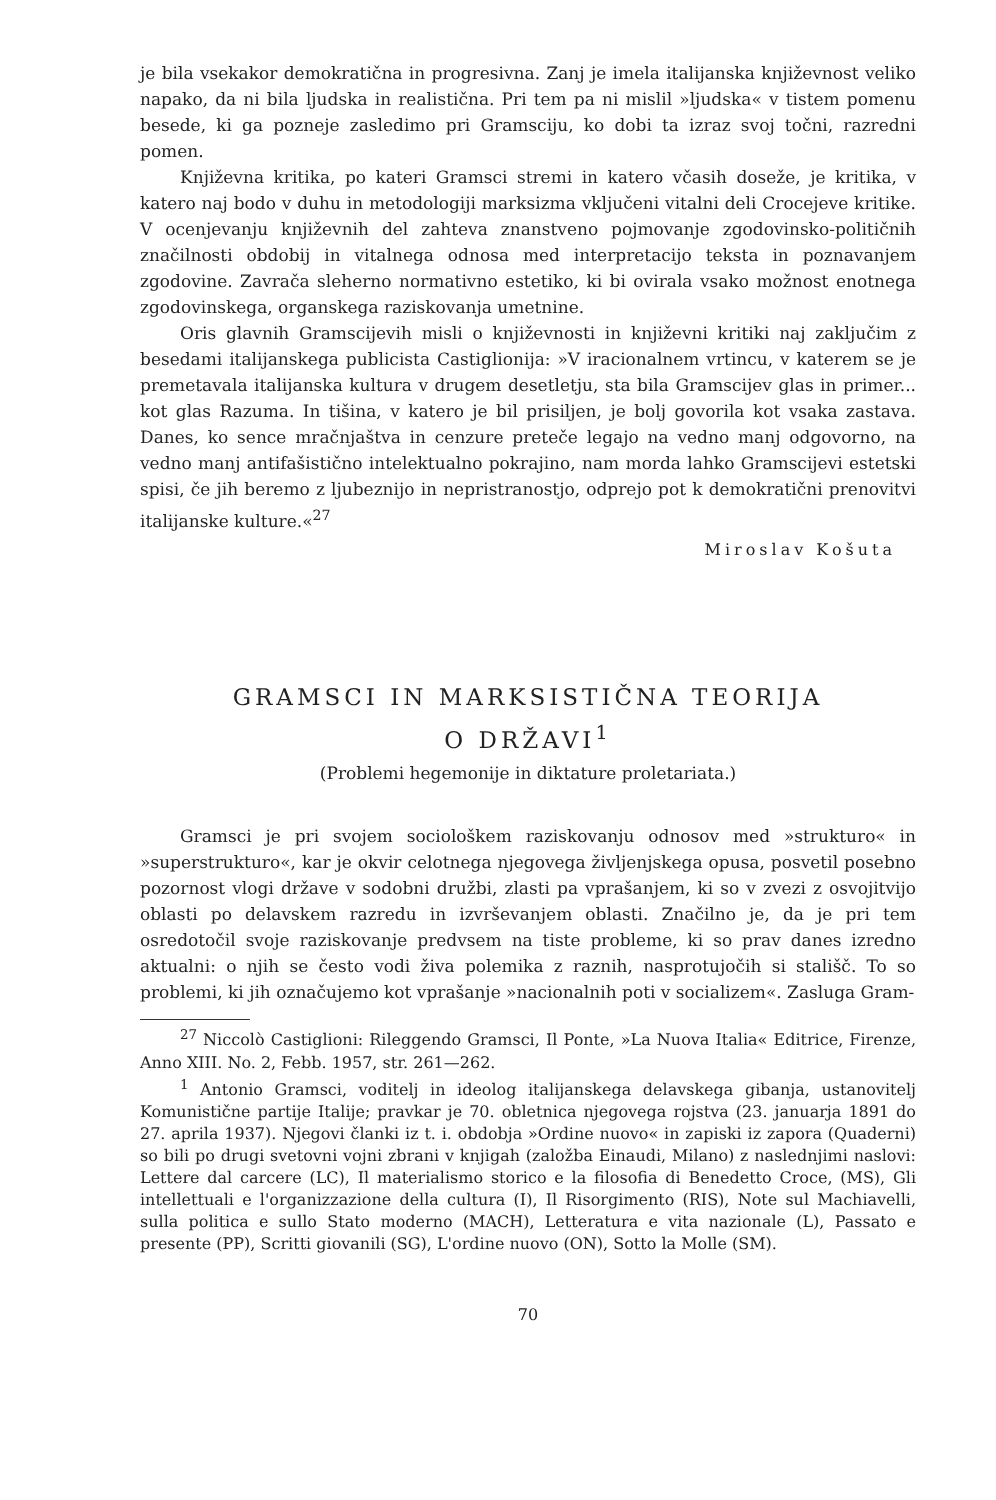je bila vsekakor demokratična in progresivna. Zanj je imela italijanska književnost veliko napako, da ni bila ljudska in realistična. Pri tem pa ni mislil »ljudska« v tistem pomenu besede, ki ga pozneje zasledimo pri Gramsciju, ko dobi ta izraz svoj točni, razredni pomen.
Književna kritika, po kateri Gramsci stremi in katero včasih doseže, je kritika, v katero naj bodo v duhu in metodologiji marksizma vključeni vitalni deli Crocejeve kritike. V ocenjevanju književnih del zahteva znanstveno pojmovanje zgodovinsko-političnih značilnosti obdobij in vitalnega odnosa med interpretacijo teksta in poznavanjem zgodovine. Zavrača sleherno normativno estetiko, ki bi ovirala vsako možnost enotnega zgodovinskega, organskega raziskovanja umetnine.
Oris glavnih Gramscijevih misli o književnosti in književni kritiki naj zaključim z besedami italijanskega publicista Castiglionija: »V iracionalnem vrtincu, v katerem se je premetavala italijanska kultura v drugem desetletju, sta bila Gramscijev glas in primer... kot glas Razuma. In tišina, v katero je bil prisiljen, je bolj govorila kot vsaka zastava. Danes, ko sence mračnjaštva in cenzure preteče legajo na vedno manj odgovorno, na vedno manj antifašistično intelektualno pokrajino, nam morda lahko Gramscijevi estetski spisi, če jih beremo z ljubeznijo in nepristranostjo, odprejo pot k demokratični prenovitvi italijanske kulture.«<sup>27</sup>
Miroslav Košuta
GRAMSCI IN MARKSISTIČNA TEORIJA
O DRŽAVI<sup>1</sup>
(Problemi hegemonije in diktature proletariata.)
Gramsci je pri svojem sociološkem raziskovanju odnosov med »strukturo« in »superstrukturo«, kar je okvir celotnega njegovega življenjskega opusa, posvetil posebno pozornost vlogi države v sodobni družbi, zlasti pa vprašanjem, ki so v zvezi z osvojitvijo oblasti po delavskem razredu in izvrševanjem oblasti. Značilno je, da je pri tem osredotočil svoje raziskovanje predvsem na tiste probleme, ki so prav danes izredno aktualni: o njih se često vodi živa polemika z raznih, nasprotujočih si stališč. To so problemi, ki jih označujemo kot vprašanje »nacionalnih poti v socializem«. Zasluga Gram-
<sup>27</sup> Niccolò Castiglioni: Rileggendo Gramsci, Il Ponte, »La Nuova Italia« Editrice, Firenze, Anno XIII. No. 2, Febb. 1957, str. 261—262.
<sup>1</sup> Antonio Gramsci, voditelj in ideolog italijanskega delavskega gibanja, ustanovitelj Komunistične partije Italije; pravkar je 70. obletnica njegovega rojstva (23. januarja 1891 do 27. aprila 1937). Njegovi članki iz t. i. obdobja »Ordine nuovo« in zapiski iz zapora (Quaderni) so bili po drugi svetovni vojni zbrani v knjigah (založba Einaudi, Milano) z naslednjimi naslovi: Lettere dal carcere (LC), Il materialismo storico e la filosofia di Benedetto Croce, (MS), Gli intellettuali e l'organizzazione della cultura (I), Il Risorgimento (RIS), Note sul Machiavelli, sulla politica e sullo Stato moderno (MACH), Letteratura e vita nazionale (L), Passato e presente (PP), Scritti giovanili (SG), L'ordine nuovo (ON), Sotto la Molle (SM).
70